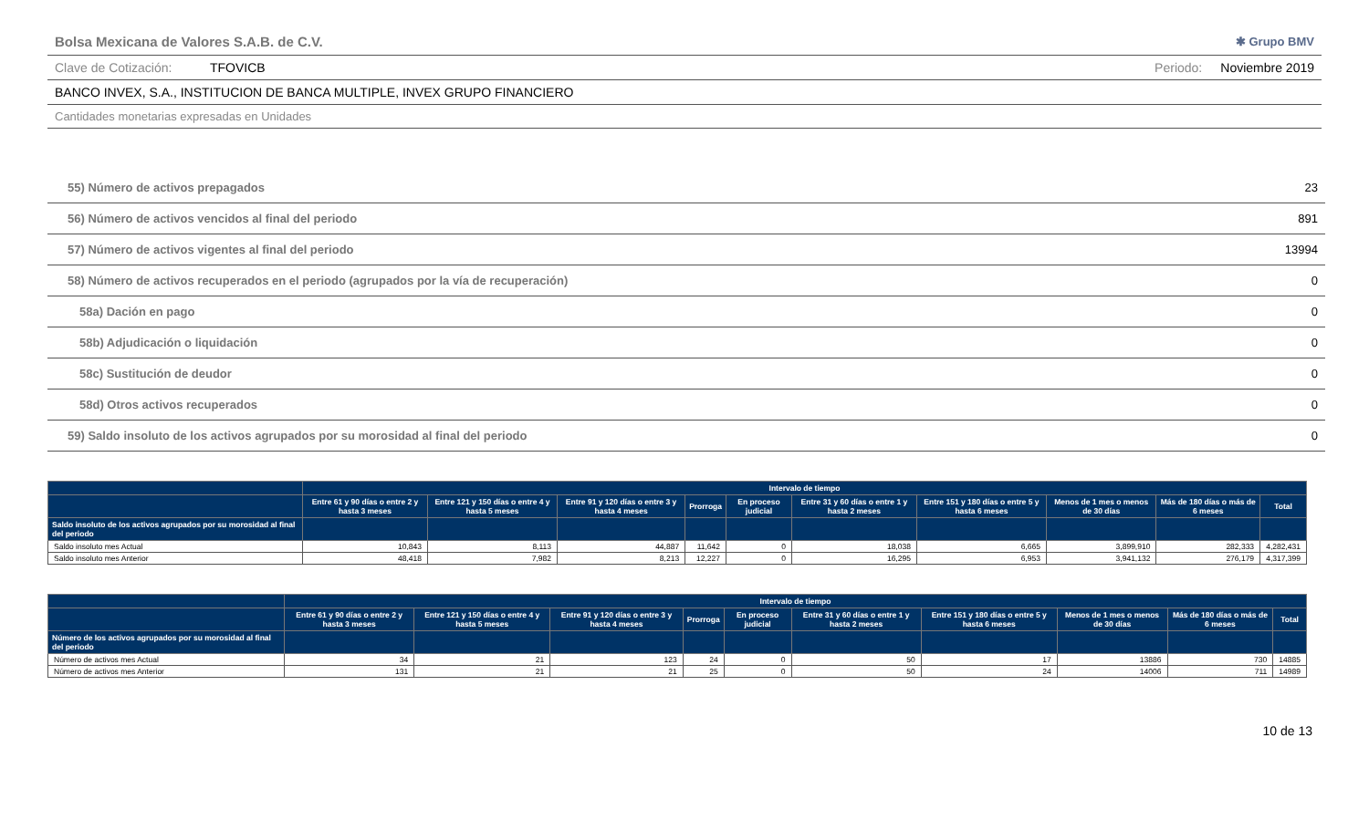Bolsa Mexicana de Valores S.A.B. de C.V. ✱ Grupo BMV
Clave de Cotización: TFOVICB Periodo: Noviembre 2019
BANCO INVEX, S.A., INSTITUCION DE BANCA MULTIPLE, INVEX GRUPO FINANCIERO
Cantidades monetarias expresadas en Unidades
| 55) Número de activos prepagados | 23 |
| 56) Número de activos vencidos al final del periodo | 891 |
| 57) Número de activos vigentes al final del periodo | 13994 |
| 58) Número de activos recuperados en el periodo (agrupados por la vía de recuperación) | 0 |
| 58a) Dación en pago | 0 |
| 58b) Adjudicación o liquidación | 0 |
| 58c) Sustitución de deudor | 0 |
| 58d) Otros activos recuperados | 0 |
| 59) Saldo insoluto de los activos agrupados por su morosidad al final del periodo | 0 |
| | Intervalo de tiempo | | | | | | | | | |
| --- | --- | --- | --- | --- | --- | --- | --- | --- | --- | --- |
| | Entre 61 y 90 días o entre 2 y hasta 3 meses | Entre 121 y 150 días o entre 4 y hasta 5 meses | Entre 91 y 120 días o entre 3 y hasta 4 meses | Prorroga | En proceso judicial | Entre 31 y 60 días o entre 1 y hasta 2 meses | Entre 151 y 180 días o entre 5 y hasta 6 meses | Menos de 1 mes o menos de 30 días | Más de 180 días o más de 6 meses | Total |
| Saldo insoluto de los activos agrupados por su morosidad al final del periodo | | | | | | | | | | |
| Saldo insoluto mes Actual | 10,843 | 8,113 | 44,887 | 11,642 | 0 | 18,038 | 6,665 | 3,899,910 | 282,333 | 4,282,431 |
| Saldo insoluto mes Anterior | 48,418 | 7,982 | 8,213 | 12,227 | 0 | 16,295 | 6,953 | 3,941,132 | 276,179 | 4,317,399 |
| | Intervalo de tiempo | | | | | | | | | |
| --- | --- | --- | --- | --- | --- | --- | --- | --- | --- | --- |
| | Entre 61 y 90 días o entre 2 y hasta 3 meses | Entre 121 y 150 días o entre 4 y hasta 5 meses | Entre 91 y 120 días o entre 3 y hasta 4 meses | Prorroga | En proceso judicial | Entre 31 y 60 días o entre 1 y hasta 2 meses | Entre 151 y 180 días o entre 5 y hasta 6 meses | Menos de 1 mes o menos de 30 días | Más de 180 días o más de 6 meses | Total |
| Número de los activos agrupados por su morosidad al final del periodo | | | | | | | | | | |
| Número de activos mes Actual | 34 | 21 | 123 | 24 | 0 | 50 | 17 | 13886 | 730 | 14885 |
| Número de activos mes Anterior | 131 | 21 | 21 | 25 | 0 | 50 | 24 | 14006 | 711 | 14989 |
10 de 13